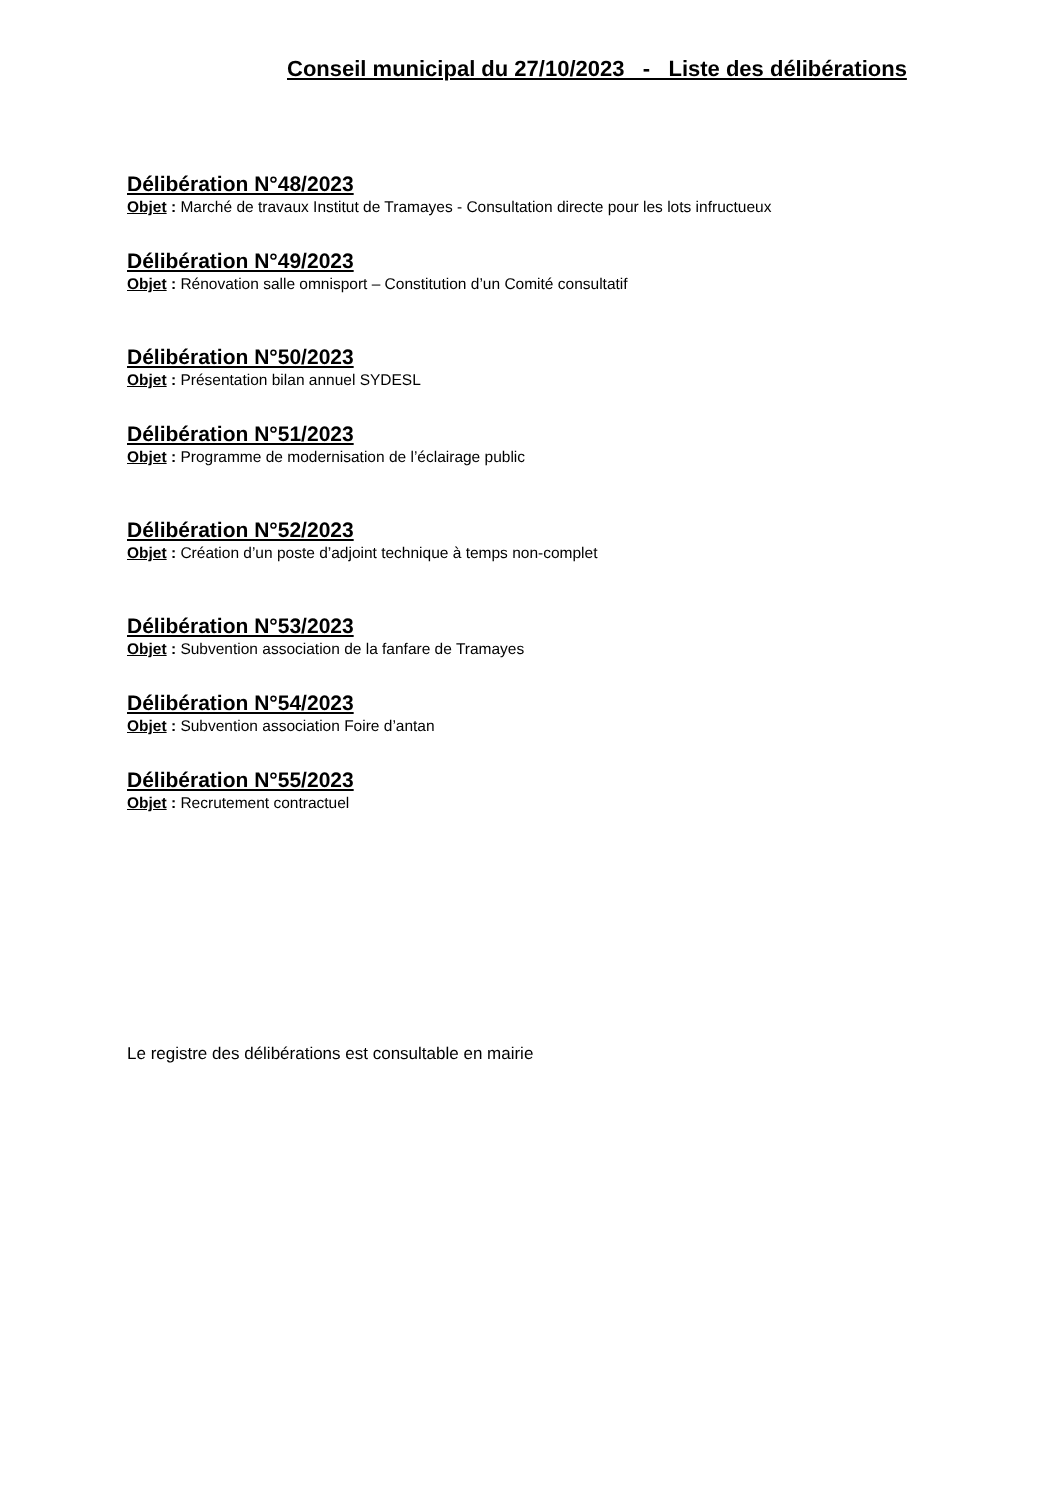Conseil municipal du 27/10/2023 - Liste des délibérations
Délibération N°48/2023
Objet : Marché de travaux Institut de Tramayes - Consultation directe pour les lots infructueux
Délibération N°49/2023
Objet : Rénovation salle omnisport – Constitution d’un Comité consultatif
Délibération N°50/2023
Objet : Présentation bilan annuel SYDESL
Délibération N°51/2023
Objet : Programme de modernisation de l’éclairage public
Délibération N°52/2023
Objet : Création d’un poste d’adjoint technique à temps non-complet
Délibération N°53/2023
Objet : Subvention association de la fanfare de Tramayes
Délibération N°54/2023
Objet : Subvention association Foire d’antan
Délibération N°55/2023
Objet : Recrutement contractuel
Le registre des délibérations est consultable en mairie